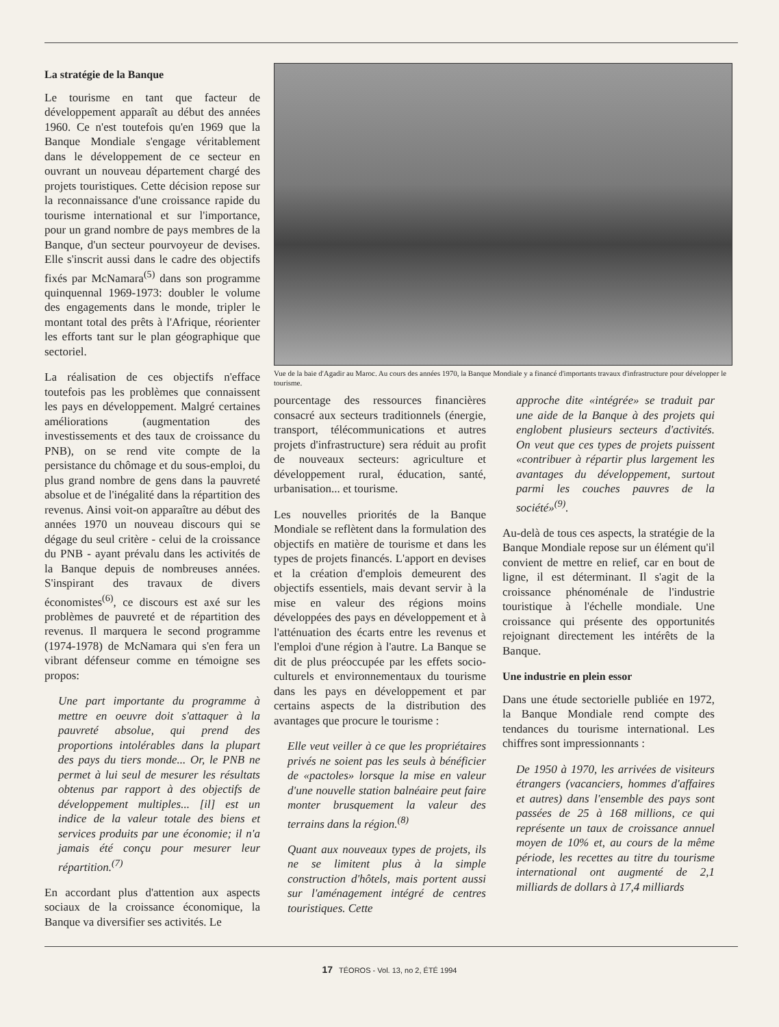La stratégie de la Banque
Le tourisme en tant que facteur de développement apparaît au début des années 1960. Ce n'est toutefois qu'en 1969 que la Banque Mondiale s'engage véritablement dans le développement de ce secteur en ouvrant un nouveau département chargé des projets touristiques. Cette décision repose sur la reconnaissance d'une croissance rapide du tourisme international et sur l'importance, pour un grand nombre de pays membres de la Banque, d'un secteur pourvoyeur de devises. Elle s'inscrit aussi dans le cadre des objectifs fixés par McNamara<sup>(5)</sup> dans son programme quinquennal 1969-1973: doubler le volume des engagements dans le monde, tripler le montant total des prêts à l'Afrique, réorienter les efforts tant sur le plan géographique que sectoriel.
La réalisation de ces objectifs n'efface toutefois pas les problèmes que connaissent les pays en développement. Malgré certaines améliorations (augmentation des investissements et des taux de croissance du PNB), on se rend vite compte de la persistance du chômage et du sous-emploi, du plus grand nombre de gens dans la pauvreté absolue et de l'inégalité dans la répartition des revenus. Ainsi voit-on apparaître au début des années 1970 un nouveau discours qui se dégage du seul critère - celui de la croissance du PNB - ayant prévalu dans les activités de la Banque depuis de nombreuses années. S'inspirant des travaux de divers économistes<sup>(6)</sup>, ce discours est axé sur les problèmes de pauvreté et de répartition des revenus. Il marquera le second programme (1974-1978) de McNamara qui s'en fera un vibrant défenseur comme en témoigne ses propos:
Une part importante du programme à mettre en oeuvre doit s'attaquer à la pauvreté absolue, qui prend des proportions intolérables dans la plupart des pays du tiers monde... Or, le PNB ne permet à lui seul de mesurer les résultats obtenus par rapport à des objectifs de développement multiples... [il] est un indice de la valeur totale des biens et services produits par une économie; il n'a jamais été conçu pour mesurer leur répartition.<sup>(7)</sup>
En accordant plus d'attention aux aspects sociaux de la croissance économique, la Banque va diversifier ses activités. Le
Vue de la baie d'Agadir au Maroc. Au cours des années 1970, la Banque Mondiale y a financé d'importants travaux d'infrastructure pour développer le tourisme.
pourcentage des ressources financières consacré aux secteurs traditionnels (énergie, transport, télécommunications et autres projets d'infrastructure) sera réduit au profit de nouveaux secteurs: agriculture et développement rural, éducation, santé, urbanisation... et tourisme.
Les nouvelles priorités de la Banque Mondiale se reflètent dans la formulation des objectifs en matière de tourisme et dans les types de projets financés. L'apport en devises et la création d'emplois demeurent des objectifs essentiels, mais devant servir à la mise en valeur des régions moins développées des pays en développement et à l'atténuation des écarts entre les revenus et l'emploi d'une région à l'autre. La Banque se dit de plus préoccupée par les effets socio-culturels et environnementaux du tourisme dans les pays en développement et par certains aspects de la distribution des avantages que procure le tourisme :
Elle veut veiller à ce que les propriétaires privés ne soient pas les seuls à bénéficier de «pactoles» lorsque la mise en valeur d'une nouvelle station balnéaire peut faire monter brusquement la valeur des terrains dans la région.<sup>(8)</sup>
Quant aux nouveaux types de projets, ils ne se limitent plus à la simple construction d'hôtels, mais portent aussi sur l'aménagement intégré de centres touristiques. Cette
approche dite «intégrée» se traduit par une aide de la Banque à des projets qui englobent plusieurs secteurs d'activités. On veut que ces types de projets puissent «contribuer à répartir plus largement les avantages du développement, surtout parmi les couches pauvres de la société»<sup>(9)</sup>.
Au-delà de tous ces aspects, la stratégie de la Banque Mondiale repose sur un élément qu'il convient de mettre en relief, car en bout de ligne, il est déterminant. Il s'agit de la croissance phénoménale de l'industrie touristique à l'échelle mondiale. Une croissance qui présente des opportunités rejoignant directement les intérêts de la Banque.
Une industrie en plein essor
Dans une étude sectorielle publiée en 1972, la Banque Mondiale rend compte des tendances du tourisme international. Les chiffres sont impressionnants :
De 1950 à 1970, les arrivées de visiteurs étrangers (vacanciers, hommes d'affaires et autres) dans l'ensemble des pays sont passées de 25 à 168 millions, ce qui représente un taux de croissance annuel moyen de 10% et, au cours de la même période, les recettes au titre du tourisme international ont augmenté de 2,1 milliards de dollars à 17,4 milliards
17 TÉOROS - Vol. 13, no 2, ÉTÉ 1994